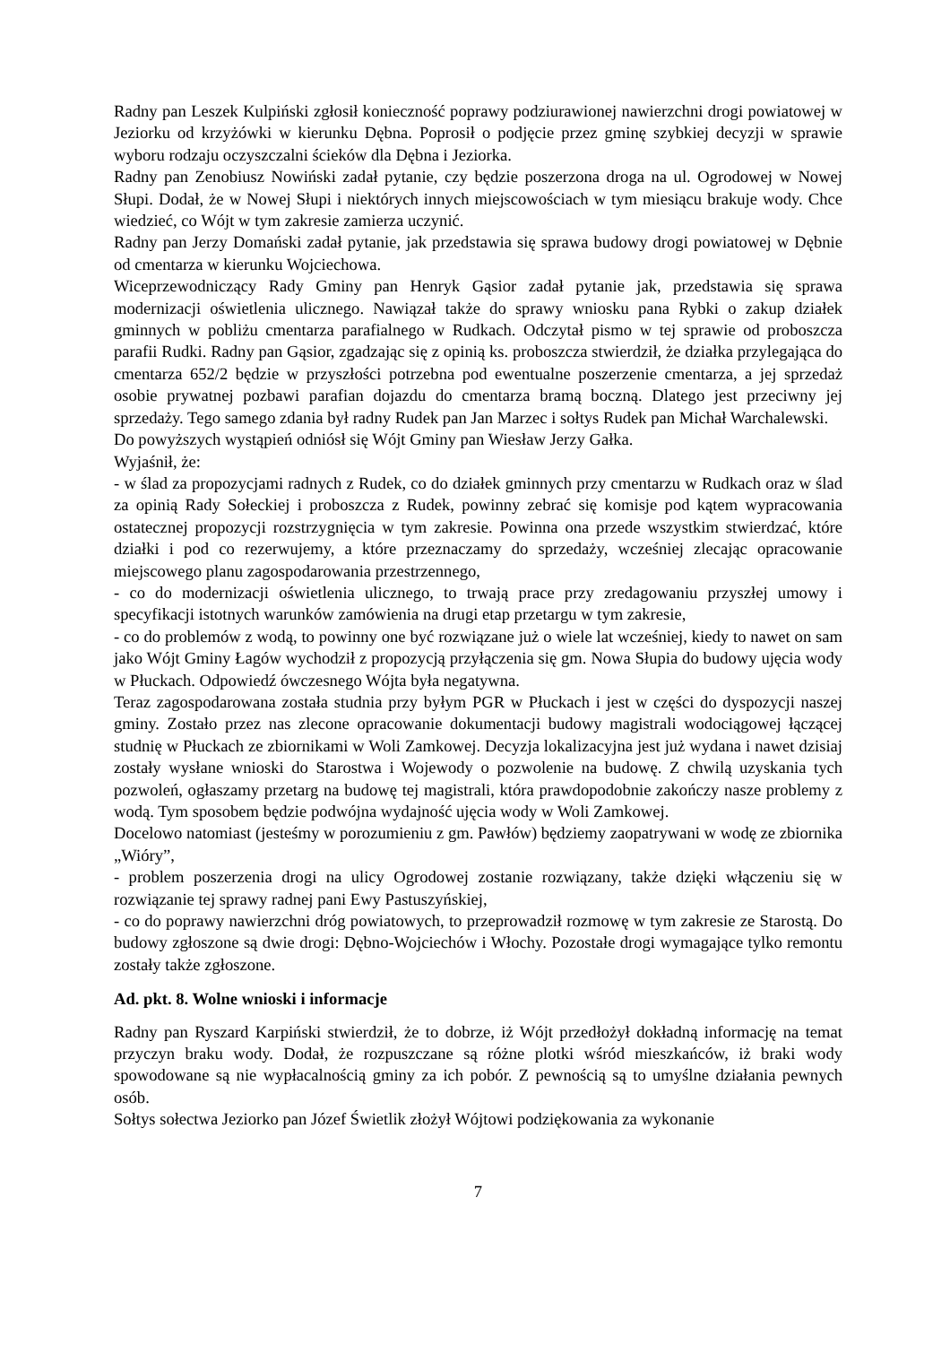Radny pan Leszek Kulpiński zgłosił konieczność poprawy podziurawionej nawierzchni drogi powiatowej w Jeziorku od krzyżówki w kierunku Dębna. Poprosił o podjęcie przez gminę szybkiej decyzji w sprawie wyboru rodzaju oczyszczalni ścieków dla Dębna i Jeziorka.
Radny pan Zenobiusz Nowiński zadał pytanie, czy będzie poszerzona droga na ul. Ogrodowej w Nowej Słupi. Dodał, że w Nowej Słupi i niektórych innych miejscowościach w tym miesiącu brakuje wody. Chce wiedzieć, co Wójt w tym zakresie zamierza uczynić.
Radny pan Jerzy Domański zadał pytanie, jak przedstawia się sprawa budowy drogi powiatowej w Dębnie od cmentarza w kierunku Wojciechowa.
Wiceprzewodniczący Rady Gminy pan Henryk Gąsior zadał pytanie jak, przedstawia się sprawa modernizacji oświetlenia ulicznego. Nawiązał także do sprawy wniosku pana Rybki o zakup działek gminnych w pobliżu cmentarza parafialnego w Rudkach. Odczytał pismo w tej sprawie od proboszcza parafii Rudki. Radny pan Gąsior, zgadzając się z opinią ks. proboszcza stwierdził, że działka przylegająca do cmentarza 652/2 będzie w przyszłości potrzebna pod ewentualne poszerzenie cmentarza, a jej sprzedaż osobie prywatnej pozbawi parafian dojazdu do cmentarza bramą boczną. Dlatego jest przeciwny jej sprzedaży. Tego samego zdania był radny Rudek pan Jan Marzec i sołtys Rudek pan Michał Warchalewski.
Do powyższych wystąpień odniósł się Wójt Gminy pan Wiesław Jerzy Gałka.
Wyjaśnił, że:
- w ślad za propozycjami radnych z Rudek, co do działek gminnych przy cmentarzu w Rudkach oraz w ślad za opinią Rady Sołeckiej i proboszcza z Rudek, powinny zebrać się komisje pod kątem wypracowania ostatecznej propozycji rozstrzygnięcia w tym zakresie. Powinna ona przede wszystkim stwierdzać, które działki i pod co rezerwujemy, a które przeznaczamy do sprzedaży, wcześniej zlecając opracowanie miejscowego planu zagospodarowania przestrzennego,
- co do modernizacji oświetlenia ulicznego, to trwają prace przy zredagowaniu przyszłej umowy i specyfikacji istotnych warunków zamówienia na drugi etap przetargu w tym zakresie,
- co do problemów z wodą, to powinny one być rozwiązane już o wiele lat wcześniej, kiedy to nawet on sam jako Wójt Gminy Łagów wychodził z propozycją przyłączenia się gm. Nowa Słupia do budowy ujęcia wody w Płuckach. Odpowiedź ówczesnego Wójta była negatywna.
Teraz zagospodarowana została studnia przy byłym PGR w Płuckach i jest w części do dyspozycji naszej gminy. Zostało przez nas zlecone opracowanie dokumentacji budowy magistrali wodociągowej łączącej studnię w Płuckach ze zbiornikami w Woli Zamkowej. Decyzja lokalizacyjna jest już wydana i nawet dzisiaj zostały wysłane wnioski do Starostwa i Wojewody o pozwolenie na budowę. Z chwilą uzyskania tych pozwoleń, ogłaszamy przetarg na budowę tej magistrali, która prawdopodobnie zakończy nasze problemy z wodą. Tym sposobem będzie podwójna wydajność ujęcia wody w Woli Zamkowej.
Docelowo natomiast (jesteśmy w porozumieniu z gm. Pawłów) będziemy zaopatrywani w wodę ze zbiornika „Wióry”,
- problem poszerzenia drogi na ulicy Ogrodowej zostanie rozwiązany, także dzięki włączeniu się w rozwiązanie tej sprawy radnej pani Ewy Pastuszyńskiej,
- co do poprawy nawierzchni dróg powiatowych, to przeprowadził rozmowę w tym zakresie ze Starostą. Do budowy zgłoszone są dwie drogi: Dębno-Wojciechów i Włochy. Pozostałe drogi wymagające tylko remontu zostały także zgłoszone.
Ad. pkt. 8. Wolne wnioski i informacje
Radny pan Ryszard Karpiński stwierdził, że to dobrze, iż Wójt przedłożył dokładną informację na temat przyczyn braku wody. Dodał, że rozpuszczane są różne plotki wśród mieszkańców, iż braki wody spowodowane są nie wypłacalnością gminy za ich pobór. Z pewnością są to umyślne działania pewnych osób.
Sołtys sołectwa Jeziorko pan Józef Świetlik złożył Wójtowi podziękowania za wykonanie
7